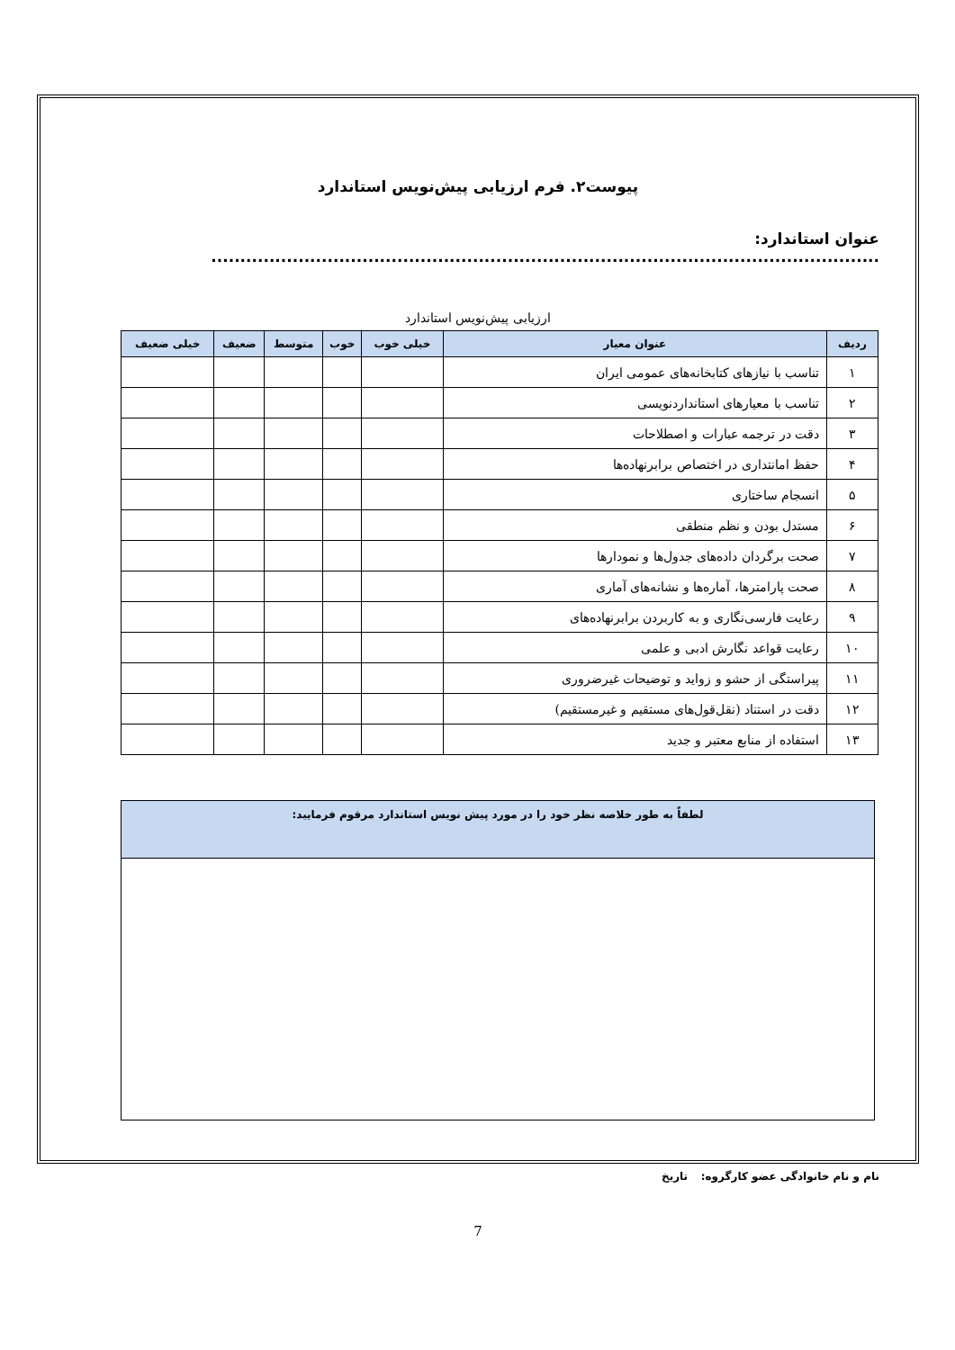پیوست۲. فرم ارزیابی پیش‌نویس استاندارد
عنوان استاندارد: ...................................................................................................................
ارزیابی پیش‌نویس استاندارد
| ردیف | عنوان معیار | خیلی خوب | خوب | متوسط | ضعیف | خیلی ضعیف |
| --- | --- | --- | --- | --- | --- | --- |
| ۱ | تناسب با نیازهای کتابخانه‌های عمومی ایران | | | | | |
| ۲ | تناسب با معیارهای استانداردنویسی | | | | | |
| ۳ | دقت در ترجمه عبارات و اصطلاحات | | | | | |
| ۴ | حفظ امانتداری در اختصاص برابرنهاده‌ها | | | | | |
| ۵ | انسجام ساختاری | | | | | |
| ۶ | مستدل بودن و نظم منطقی | | | | | |
| ۷ | صحت برگردان داده‌های جدول‌ها و نمودارها | | | | | |
| ۸ | صحت پارامترها، آماره‌ها و نشانه‌های آماری | | | | | |
| ۹ | رعایت فارسی‌نگاری و به کاربردن برابرنهاده‌های | | | | | |
| ۱۰ | رعایت قواعد نگارش ادبی و علمی | | | | | |
| ۱۱ | پیراستگی از حشو و زواید و توضیحات غیرضروری | | | | | |
| ۱۲ | دقت در استناد (نقل‌قول‌های مستقیم و غیرمستقیم) | | | | | |
| ۱۳ | استفاده از منابع معتبر و جدید | | | | | |
لطفاً به طور خلاصه نظر خود را در مورد پیش نویس استاندارد مرقوم فرمایید:
نام و نام خانوادگی عضو کارگروه: تاریخ
7